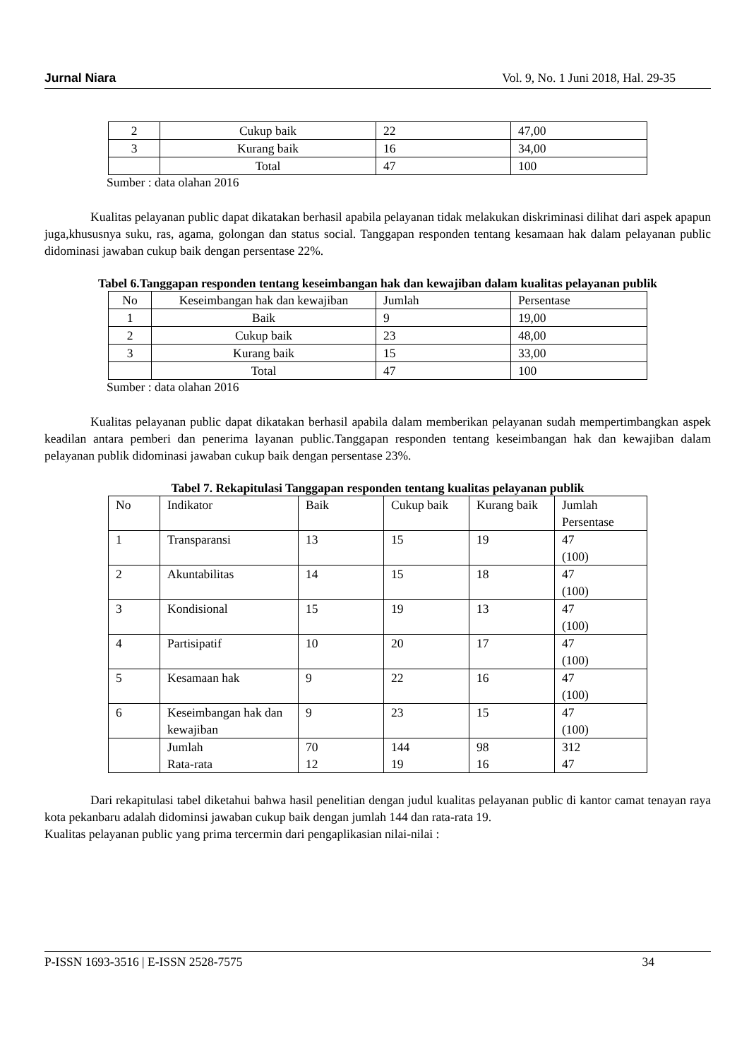Jurnal Niara Vol. 9, No. 1 Juni 2018, Hal. 29-35
| 2 | Cukup baik | 22 | 47,00 |
| 3 | Kurang baik | 16 | 34,00 |
| | Total | 47 | 100 |
Sumber : data olahan 2016
Kualitas pelayanan public dapat dikatakan berhasil apabila pelayanan tidak melakukan diskriminasi dilihat dari aspek apapun juga,khususnya suku, ras, agama, golongan dan status social. Tanggapan responden tentang kesamaan hak dalam pelayanan public didominasi jawaban cukup baik dengan persentase 22%.
Tabel 6.Tanggapan responden tentang keseimbangan hak dan kewajiban dalam kualitas pelayanan publik
| No | Keseimbangan hak dan kewajiban | Jumlah | Persentase |
| --- | --- | --- | --- |
| 1 | Baik | 9 | 19,00 |
| 2 | Cukup baik | 23 | 48,00 |
| 3 | Kurang baik | 15 | 33,00 |
| | Total | 47 | 100 |
Sumber : data olahan 2016
Kualitas pelayanan public dapat dikatakan berhasil apabila dalam memberikan pelayanan sudah mempertimbangkan aspek keadilan antara pemberi dan penerima layanan public.Tanggapan responden tentang keseimbangan hak dan kewajiban dalam pelayanan publik didominasi jawaban cukup baik dengan persentase 23%.
Tabel 7. Rekapitulasi Tanggapan responden tentang kualitas pelayanan publik
| No | Indikator | Baik | Cukup baik | Kurang baik | Jumlah Persentase |
| 1 | Transparansi | 13 | 15 | 19 | 47 (100) |
| 2 | Akuntabilitas | 14 | 15 | 18 | 47 (100) |
| 3 | Kondisional | 15 | 19 | 13 | 47 (100) |
| 4 | Partisipatif | 10 | 20 | 17 | 47 (100) |
| 5 | Kesamaan hak | 9 | 22 | 16 | 47 (100) |
| 6 | Keseimbangan hak dan kewajiban | 9 | 23 | 15 | 47 (100) |
| | Jumlah Rata-rata | 70 12 | 144 19 | 98 16 | 312 47 |
Dari rekapitulasi tabel diketahui bahwa hasil penelitian dengan judul kualitas pelayanan public di kantor camat tenayan raya kota pekanbaru adalah didominsi jawaban cukup baik dengan jumlah 144 dan rata-rata 19.
Kualitas pelayanan public yang prima tercermin dari pengaplikasian nilai-nilai :
P-ISSN 1693-3516 | E-ISSN 2528-7575 34